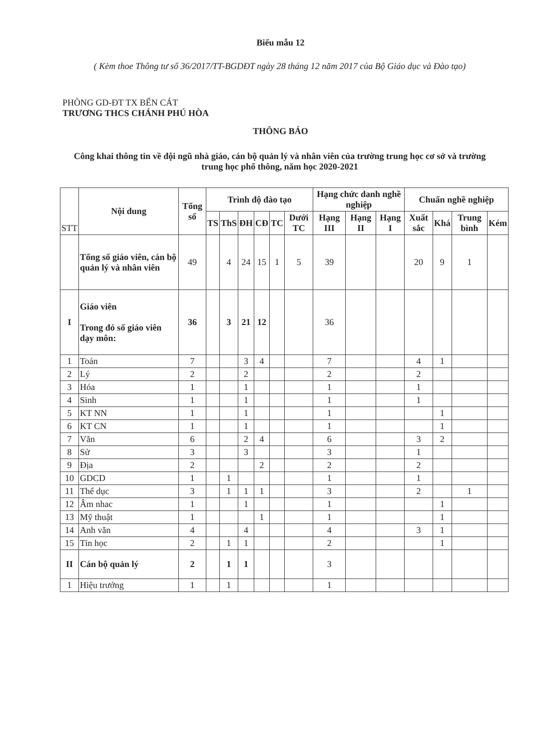Biểu mẫu 12
( Kèm thoe Thông tư số 36/2017/TT-BGDĐT ngày 28 tháng 12 năm 2017 của Bộ Giáo dục và Đào tạo)
PHÒNG GD-ĐT TX BẾN CÁT
TRƯƠNG THCS CHÁNH PHÚ HÒA
THÔNG BÁO
Công khai thông tin về đội ngũ nhà giáo, cán bộ quản lý và nhân viên của trường trung học cơ sở và trường trung học phổ thông, năm học 2020-2021
| STT | Nội dung | Tổng số | Trình độ đào tạo | | | | | | Hạng chức danh nghề nghiệp | | | Chuẩn nghề nghiệp | | | |
| --- | --- | --- | --- | --- | --- | --- | --- | --- | --- | --- | --- | --- | --- | --- | --- |
| | | | TS | ThS | ĐH | CĐ | TC | Dưới TC | Hạng III | Hạng II | Hạng I | Xuất sắc | Khá | Trung bình | Kém |
| | Tổng số giáo viên, cán bộ quản lý và nhân viên | 49 | | 4 | 24 | 15 | 1 | 5 | 39 | | | 20 | 9 | 1 | |
| I | Giáo viên Trong đó số giáo viên dạy môn: | 36 | | 3 | 21 | 12 | | | 36 | | | | | | |
| 1 | Toán | 7 | | | 3 | 4 | | | 7 | | | 4 | 1 | | |
| 2 | Lý | 2 | | | 2 | | | | 2 | | | 2 | | | |
| 3 | Hóa | 1 | | | 1 | | | | 1 | | | 1 | | | |
| 4 | Sinh | 1 | | | 1 | | | | 1 | | | 1 | | | |
| 5 | KT NN | 1 | | | 1 | | | | 1 | | | | 1 | | |
| 6 | KT CN | 1 | | | 1 | | | | 1 | | | | 1 | | |
| 7 | Văn | 6 | | | 2 | 4 | | | 6 | | | 3 | 2 | | |
| 8 | Sử | 3 | | | 3 | | | | 3 | | | 1 | | | |
| 9 | Địa | 2 | | | | 2 | | | 2 | | | 2 | | | |
| 10 | GDCD | 1 | | 1 | | | | | 1 | | | 1 | | | |
| 11 | Thể dục | 3 | | 1 | 1 | 1 | | | 3 | | | 2 | | 1 | |
| 12 | Âm nhac | 1 | | | 1 | | | | 1 | | | | 1 | | |
| 13 | Mỹ thuật | 1 | | | | 1 | | | 1 | | | | 1 | | |
| 14 | Anh văn | 4 | | | 4 | | | | 4 | | | 3 | 1 | | |
| 15 | Tin học | 2 | | 1 | 1 | | | | 2 | | | | 1 | | |
| II | Cán bộ quản lý | 2 | | 1 | 1 | | | | 3 | | | | | | |
| 1 | Hiệu trưởng | 1 | | 1 | | | | | 1 | | | | | | |